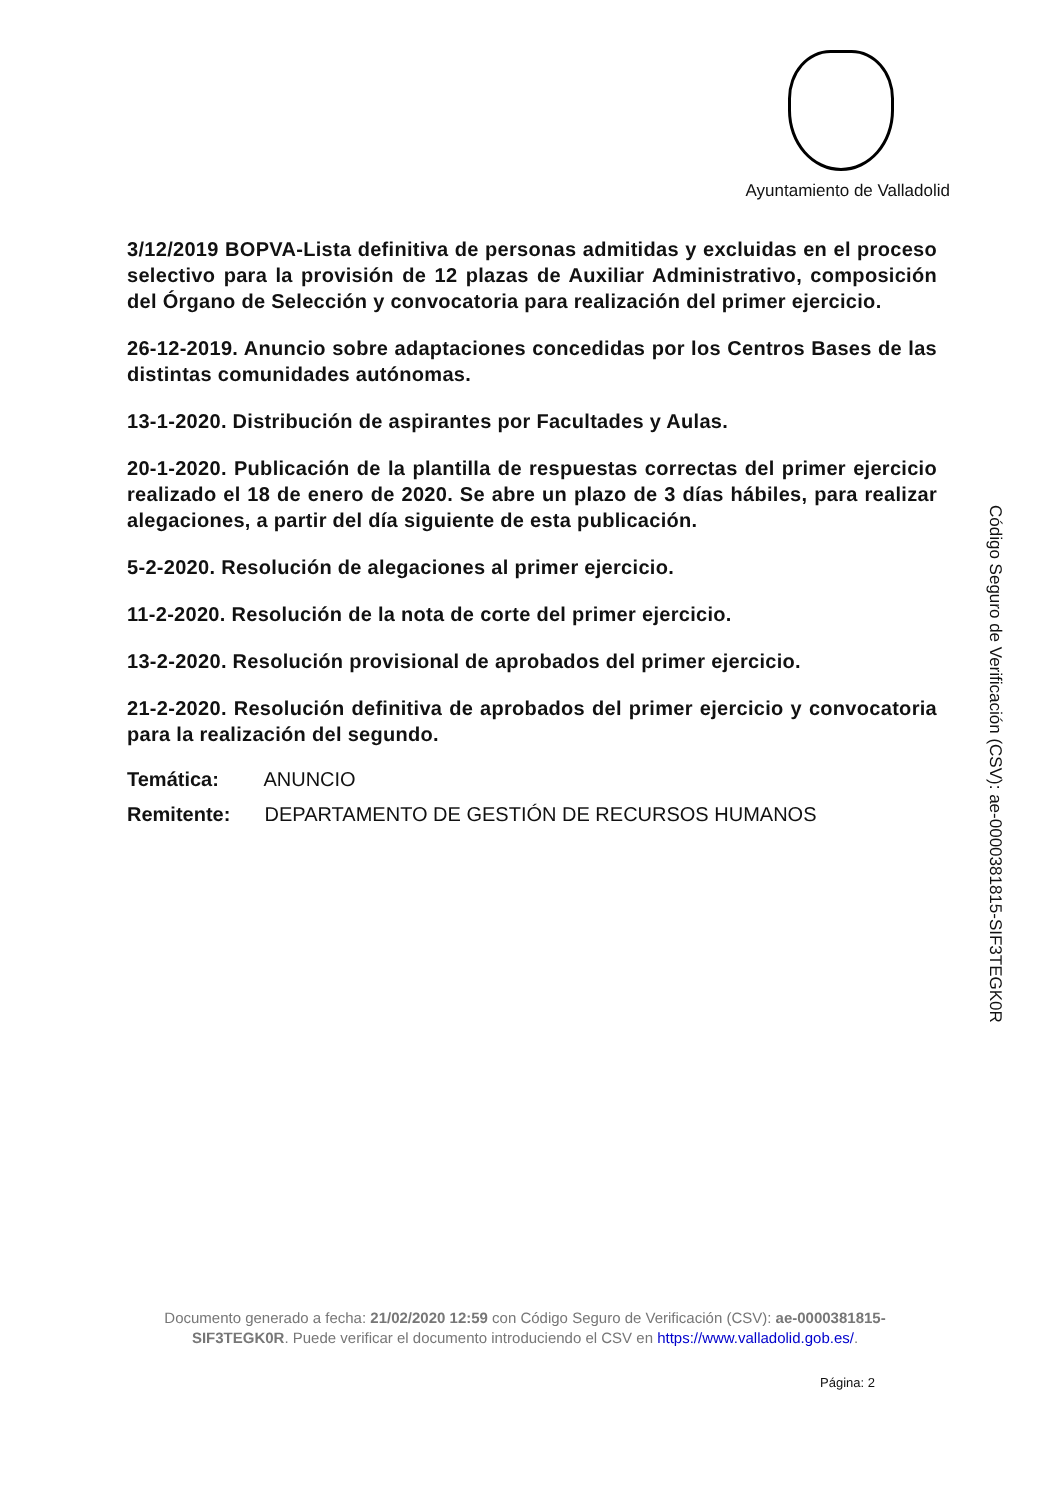Ayuntamiento de Valladolid
3/12/2019 BOPVA-Lista definitiva de personas admitidas y excluidas en el proceso selectivo para la provisión de 12 plazas de Auxiliar Administrativo, composición del Órgano de Selección y convocatoria para realización del primer ejercicio.
26-12-2019. Anuncio sobre adaptaciones concedidas por los Centros Bases de las distintas comunidades autónomas.
13-1-2020. Distribución de aspirantes por Facultades y Aulas.
20-1-2020. Publicación de la plantilla de respuestas correctas del primer ejercicio realizado el 18 de enero de 2020. Se abre un plazo de 3 días hábiles, para realizar alegaciones, a partir del día siguiente de esta publicación.
5-2-2020. Resolución de alegaciones al primer ejercicio.
11-2-2020. Resolución de la nota de corte del primer ejercicio.
13-2-2020. Resolución provisional de aprobados del primer ejercicio.
21-2-2020. Resolución definitiva de aprobados del primer ejercicio y convocatoria para la realización del segundo.
Temática: ANUNCIO
Remitente: DEPARTAMENTO DE GESTIÓN DE RECURSOS HUMANOS
Código Seguro de Verificación (CSV): ae-0000381815-SIF3TEGK0R
Documento generado a fecha: 21/02/2020 12:59 con Código Seguro de Verificación (CSV): ae-0000381815-SIF3TEGK0R. Puede verificar el documento introduciendo el CSV en https://www.valladolid.gob.es/.
Página: 2